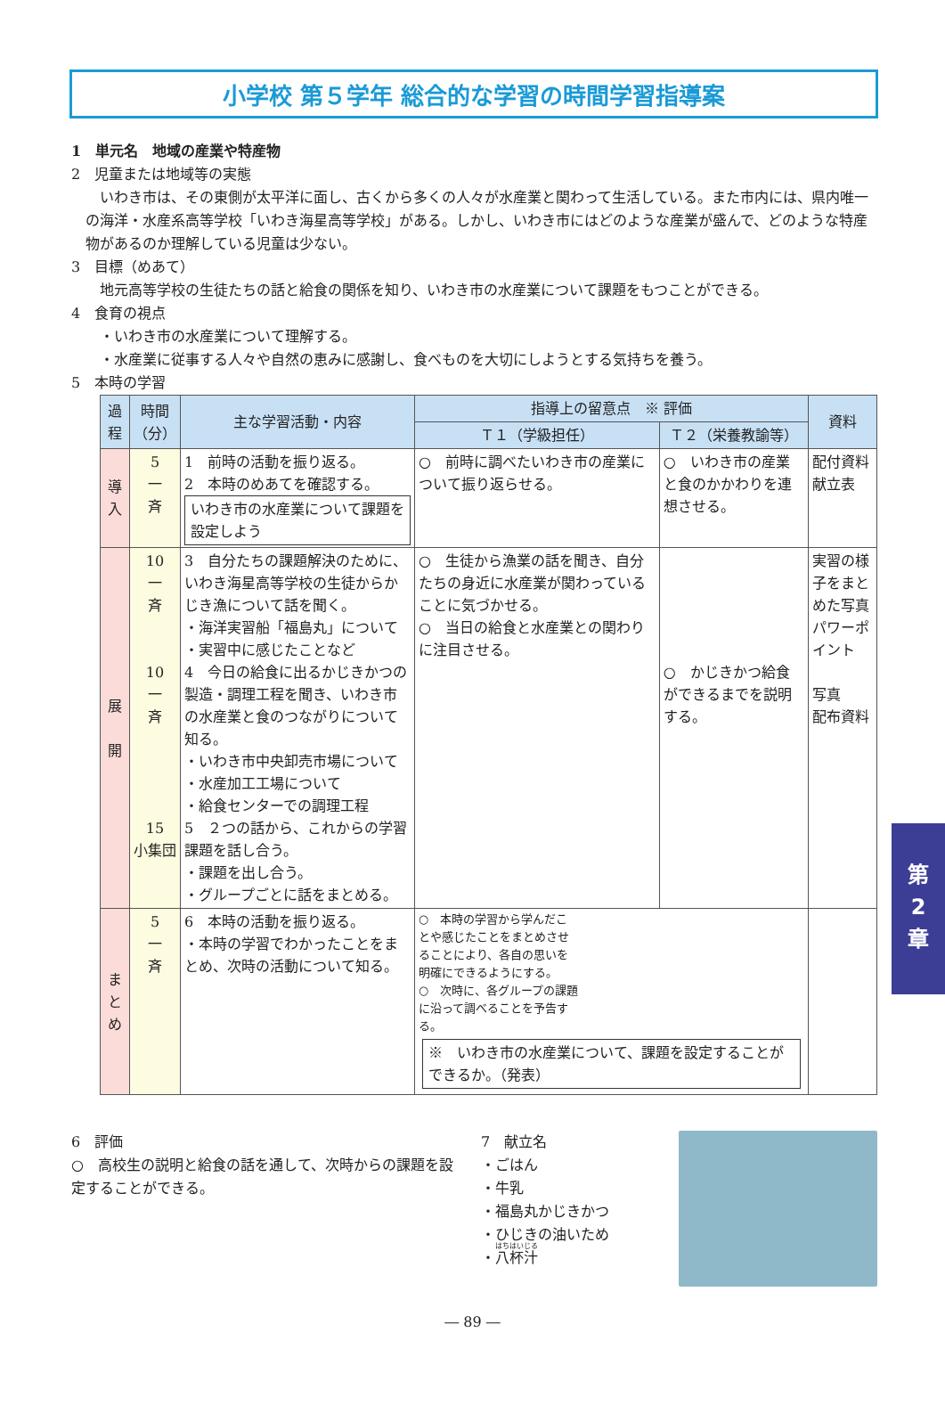小学校 第５学年 総合的な学習の時間学習指導案
1　単元名　地域の産業や特産物
2　児童または地域等の実態
　いわき市は、その東側が太平洋に面し、古くから多くの人々が水産業と関わって生活している。また市内には、県内唯一の海洋・水産系高等学校「いわき海星高等学校」がある。しかし、いわき市にはどのような産業が盛んで、どのような特産物があるのか理解している児童は少ない。
3　目標（めあて）
地元高等学校の生徒たちの話と給食の関係を知り、いわき市の水産業について課題をもつことができる。
4　食育の視点
・いわき市の水産業について理解する。
・水産業に従事する人々や自然の恵みに感謝し、食べものを大切にしようとする気持ちを養う。
5　本時の学習
| 過程 | 時間（分） | 主な学習活動・内容 | 指導上の留意点 ※ 評価 | | 資料 |
| --- | --- | --- | --- | --- | --- |
| | | | Ｔ１（学級担任） | Ｔ２（栄養教諭等） | |
| 導 入 | 5 一 斉 | 1 前時の活動を振り返る。 2 本時のめあてを確認する。 いわき市の水産業について課題を設定しよう | ○ 前時に調べたいわき市の産業について振り返らせる。 | ○ いわき市の産業と食のかかわりを連想させる。 | 配付資料 献立表 |
| 展 開 | 10 一 斉 10 一 斉 15 小集団 | 3 自分たちの課題解決のために、いわき海星高等学校の生徒からかじき漁について話を聞く。 ・海洋実習船「福島丸」について ・実習中に感じたことなど 4 今日の給食に出るかじきかつの製造・調理工程を聞き、いわき市の水産業と食のつながりについて知る。 ・いわき市中央卸売市場について ・水産加工工場について ・給食センターでの調理工程 5 ２つの話から、これからの学習課題を話し合う。 ・課題を出し合う。 ・グループごとに話をまとめる。 | ○ 生徒から漁業の話を聞き、自分たちの身近に水産業が関わっていることに気づかせる。 ○ 当日の給食と水産業との関わりに注目させる。 | ○ かじきかつ給食ができるまでを説明する。 | 実習の様子をまとめた写真 パワーポイント 写真 配布資料 |
| ま と め | 5 一 斉 | 6 本時の活動を振り返る。 ・本時の学習でわかったことをまとめ、次時の活動について知る。 | ○ 本時の学習から学んだことや感じたことをまとめさせることにより、各自の思いを明確にできるようにする。 ○ 次時に、各グループの課題に沿って調べることを予告する。 ※ いわき市の水産業について、課題を設定することができるか。（発表） | | |
6　評価
○　高校生の説明と給食の話を通して、次時からの課題を設定することができる。
7　献立名
・ごはん
・牛乳
・福島丸かじきかつ
・ひじきの油いため
・八杯汁
― 89 ―
第
2
章